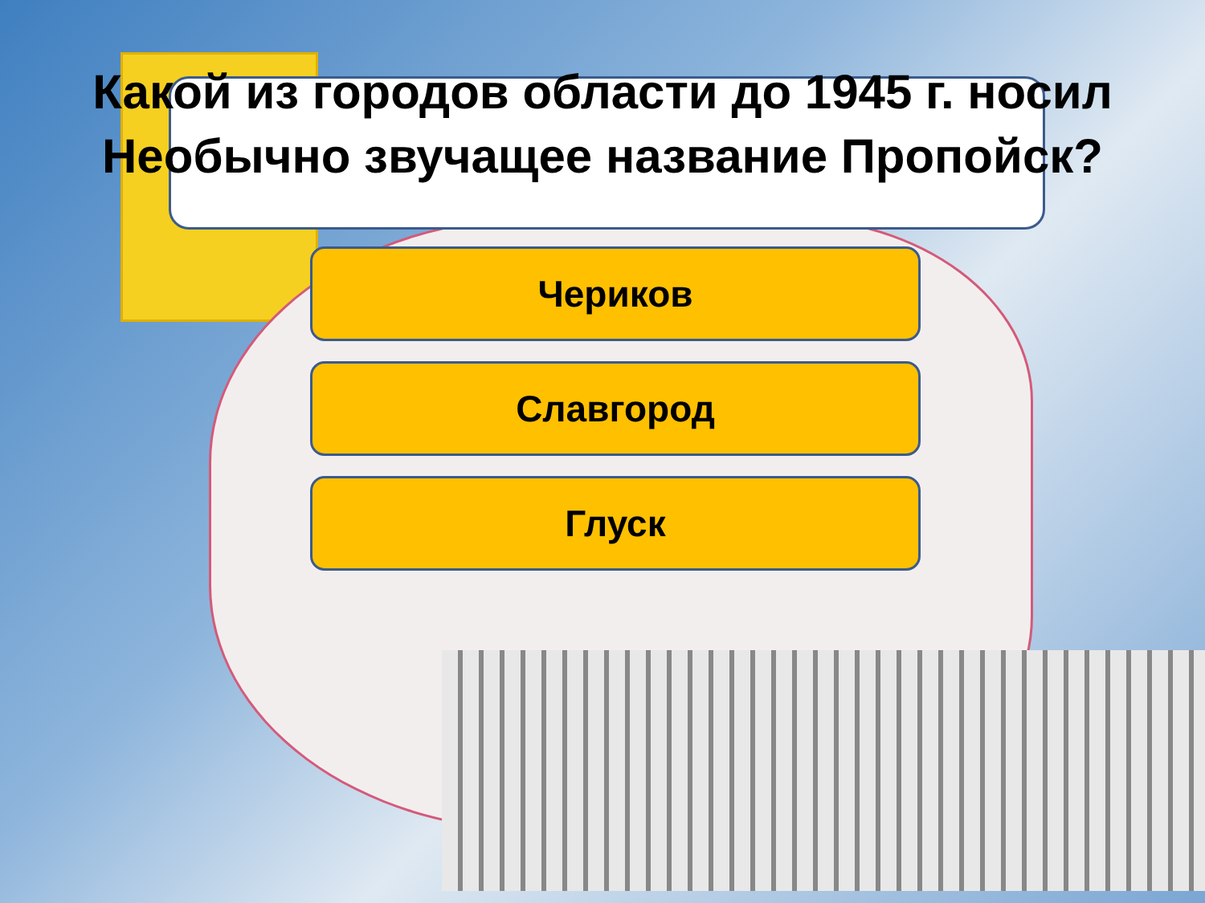Какой из городов области до 1945 г. носил Необычно звучащее название Пропойск?
Чериков
Славгород
Глуск